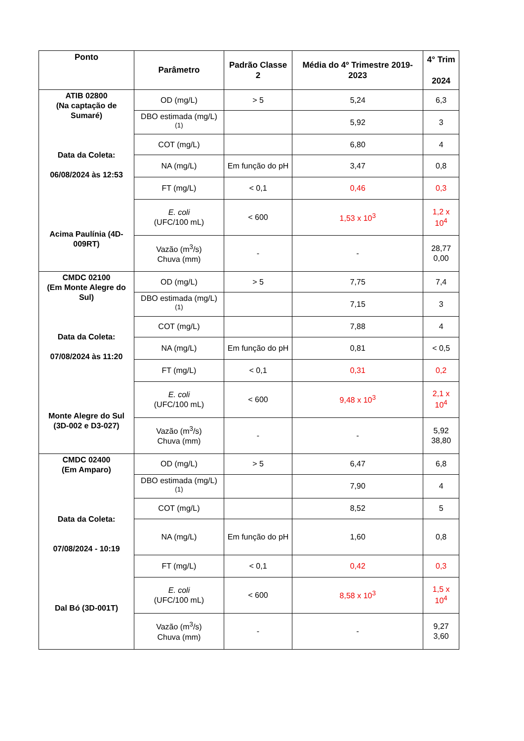| Ponto | Parâmetro | Padrão Classe 2 | Média do 4º Trimestre 2019-2023 | 4° Trim 2024 |
| --- | --- | --- | --- | --- |
| ATIB 02800 (Na captação de Sumaré) Data da Coleta: 06/08/2024 às 12:53 Acima Paulínia (4D-009RT) | OD (mg/L) | > 5 | 5,24 | 6,3 |
| | DBO estimada (mg/L) <sup>(1)</sup> | | 5,92 | 3 |
| | COT (mg/L) | | 6,80 | 4 |
| | NA (mg/L) | Em função do pH | 3,47 | 0,8 |
| | FT (mg/L) | < 0,1 | 0,46 | 0,3 |
| | E. coli (UFC/100 mL) | < 600 | 1,53 x 10<sup>3</sup> | 1,2 x 10<sup>4</sup> |
| | Vazão (m<sup>3</sup>/s) Chuva (mm) | - | - | 28,77 0,00 |
| CMDC 02100 (Em Monte Alegre do Sul) Data da Coleta: 07/08/2024 às 11:20 Monte Alegre do Sul (3D-002 e D3-027) | OD (mg/L) | > 5 | 7,75 | 7,4 |
| | DBO estimada (mg/L) <sup>(1)</sup> | | 7,15 | 3 |
| | COT (mg/L) | | 7,88 | 4 |
| | NA (mg/L) | Em função do pH | 0,81 | < 0,5 |
| | FT (mg/L) | < 0,1 | 0,31 | 0,2 |
| | E. coli (UFC/100 mL) | < 600 | 9,48 x 10<sup>3</sup> | 2,1 x 10<sup>4</sup> |
| | Vazão (m<sup>3</sup>/s) Chuva (mm) | - | - | 5,92 38,80 |
| CMDC 02400 (Em Amparo) Data da Coleta: 07/08/2024 - 10:19 Dal Bó (3D-001T) | OD (mg/L) | > 5 | 6,47 | 6,8 |
| | DBO estimada (mg/L) <sup>(1)</sup> | | 7,90 | 4 |
| | COT (mg/L) | | 8,52 | 5 |
| | NA (mg/L) | Em função do pH | 1,60 | 0,8 |
| | FT (mg/L) | < 0,1 | 0,42 | 0,3 |
| | E. coli (UFC/100 mL) | < 600 | 8,58 x 10<sup>3</sup> | 1,5 x 10<sup>4</sup> |
| | Vazão (m<sup>3</sup>/s) Chuva (mm) | - | - | 9,27 3,60 |